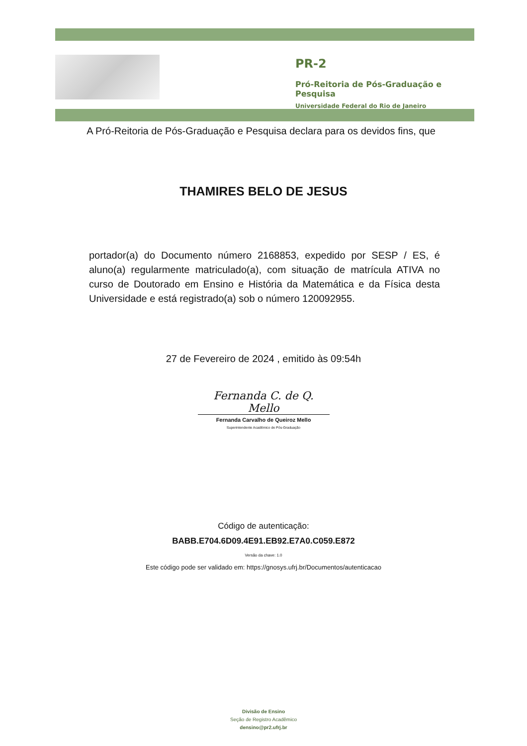PR-2
Pró-Reitoria de Pós-Graduação e Pesquisa
Universidade Federal do Rio de Janeiro
A Pró-Reitoria de Pós-Graduação e Pesquisa declara para os devidos fins, que
THAMIRES BELO DE JESUS
portador(a) do Documento número 2168853, expedido por SESP / ES, é aluno(a) regularmente matriculado(a), com situação de matrícula ATIVA no curso de Doutorado em Ensino e História da Matemática e da Física desta Universidade e está registrado(a) sob o número 120092955.
27 de Fevereiro de 2024 , emitido às 09:54h
Fernanda C. de Q. Mello
Fernanda Carvalho de Queiroz Mello
Superintendente Acadêmico de Pós-Graduação
Código de autenticação:
BABB.E704.6D09.4E91.EB92.E7A0.C059.E872
Versão da chave: 1.0
Este código pode ser validado em: https://gnosys.ufrj.br/Documentos/autenticacao
Divisão de Ensino
Seção de Registro Acadêmico
densino@pr2.ufrj.br